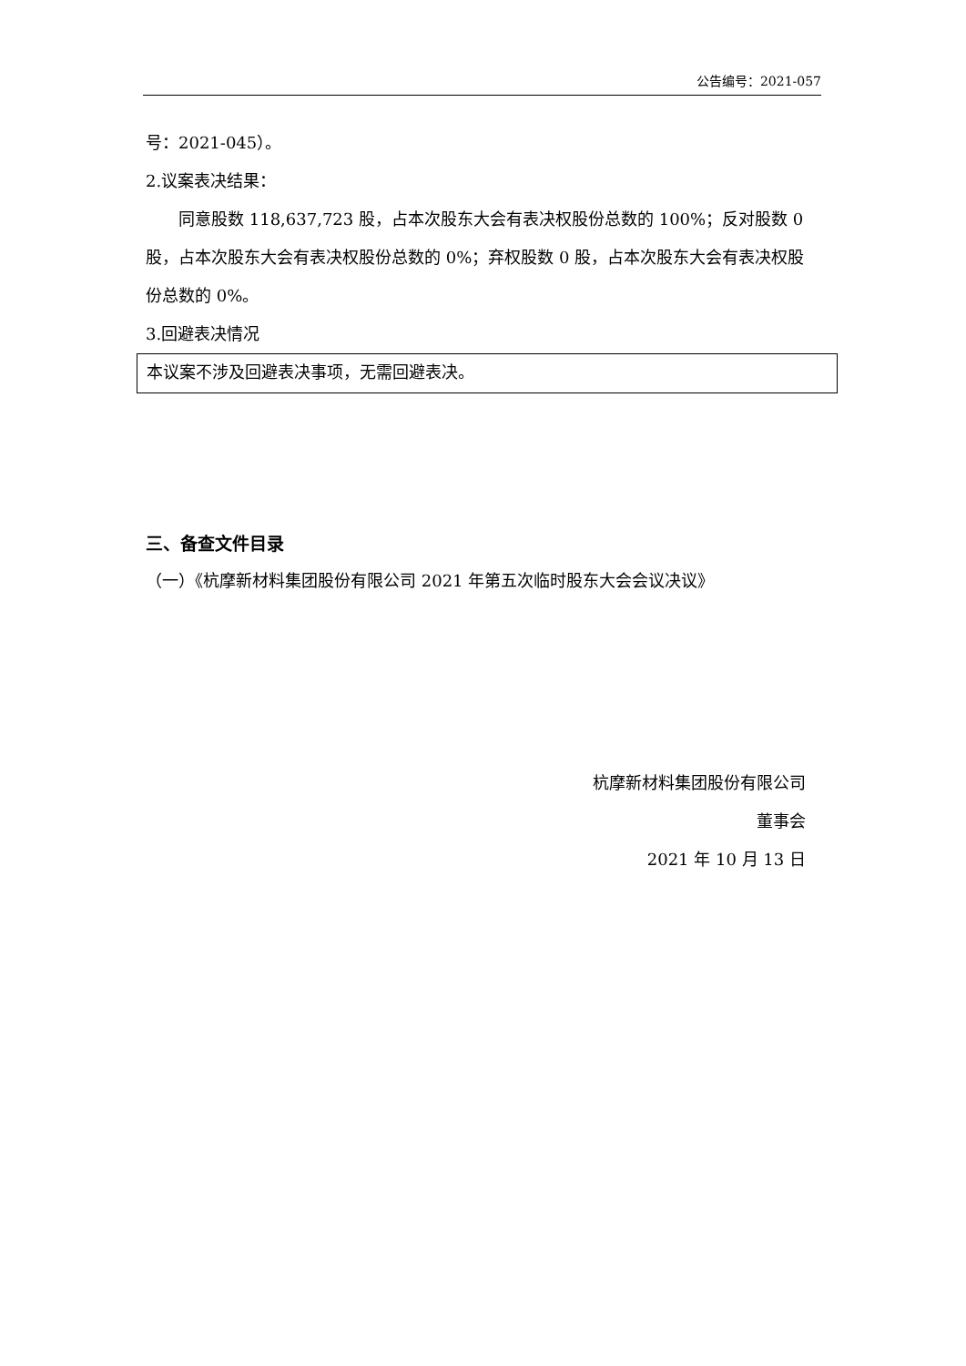公告编号：2021-057
号：2021-045）。
2.议案表决结果：
  同意股数 118,637,723 股，占本次股东大会有表决权股份总数的 100%；反对股数 0 股，占本次股东大会有表决权股份总数的 0%；弃权股数 0 股，占本次股东大会有表决权股份总数的 0%。
3.回避表决情况
本议案不涉及回避表决事项，无需回避表决。
三、备查文件目录
（一）《杭摩新材料集团股份有限公司 2021 年第五次临时股东大会会议决议》
杭摩新材料集团股份有限公司
董事会
2021 年 10 月 13 日